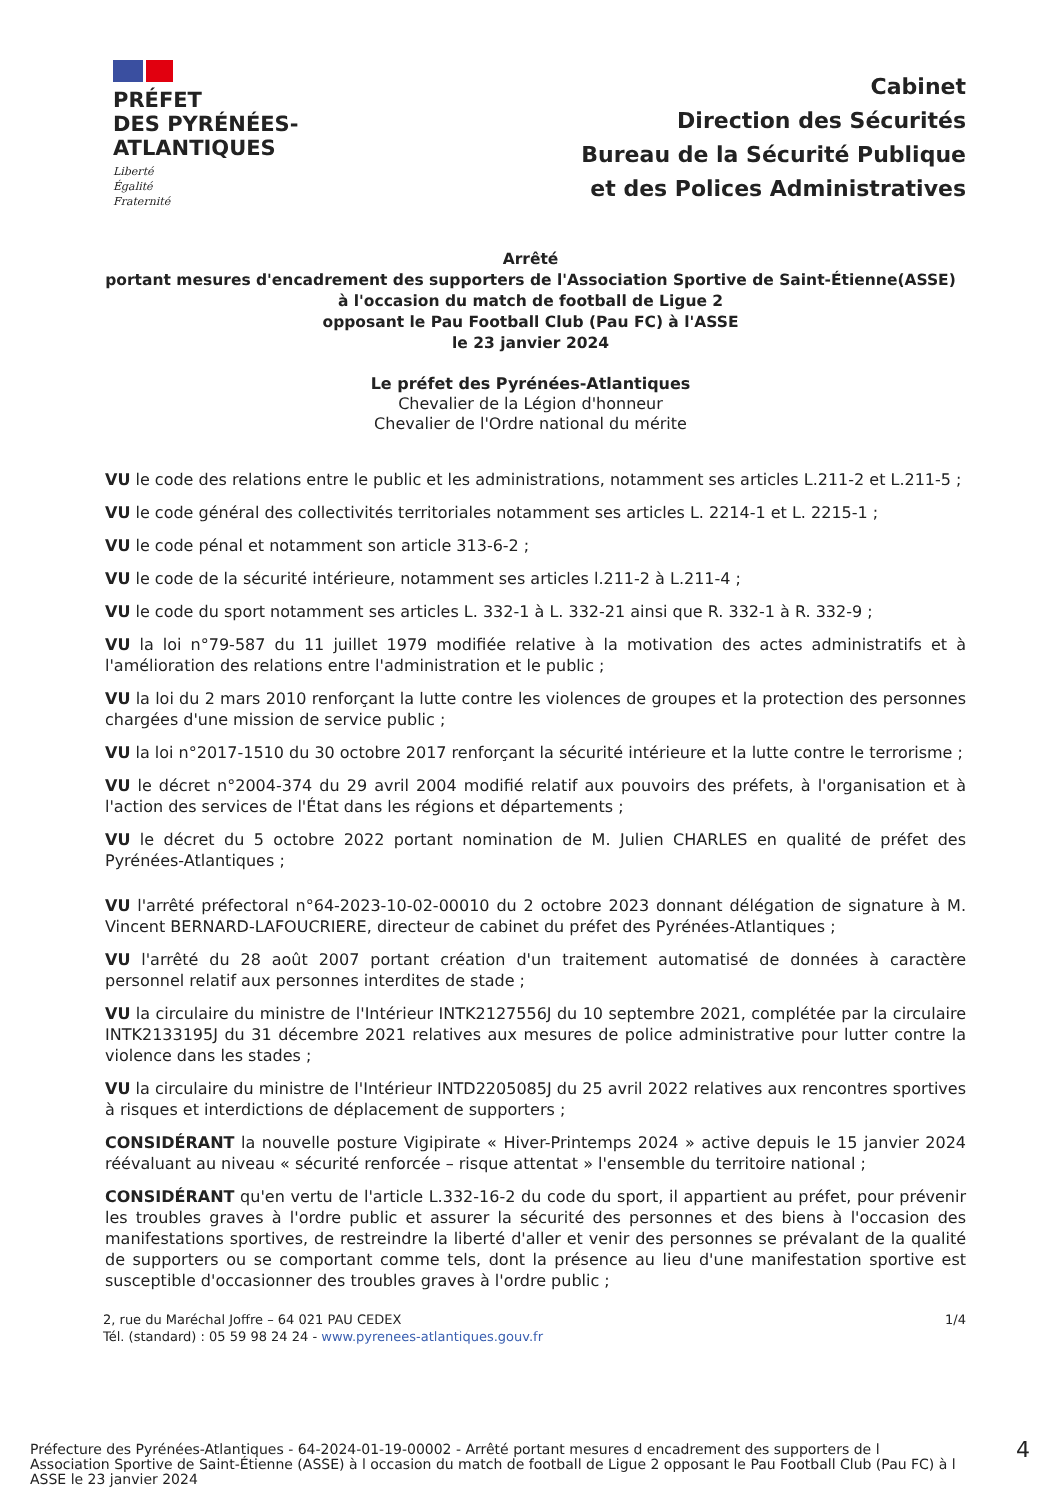PRÉFET
DES PYRÉNÉES-
ATLANTIQUES
Liberté
Égalité
Fraternité
Cabinet
Direction des Sécurités
Bureau de la Sécurité Publique
et des Polices Administratives
Arrêté
portant mesures d'encadrement des supporters de l'Association Sportive de Saint-Étienne(ASSE)
à l'occasion du match de football de Ligue 2
opposant le Pau Football Club (Pau FC) à l'ASSE
le 23 janvier 2024
Le préfet des Pyrénées-Atlantiques
Chevalier de la Légion d'honneur
Chevalier de l'Ordre national du mérite
VU le code des relations entre le public et les administrations, notamment ses articles L.211-2 et L.211-5 ;
VU le code général des collectivités territoriales notamment ses articles L. 2214-1 et L. 2215-1 ;
VU le code pénal et notamment son article 313-6-2 ;
VU le code de la sécurité intérieure, notamment ses articles l.211-2 à L.211-4 ;
VU le code du sport notamment ses articles L. 332-1 à L. 332-21 ainsi que R. 332-1 à R. 332-9 ;
VU la loi n°79-587 du 11 juillet 1979 modifiée relative à la motivation des actes administratifs et à l'amélioration des relations entre l'administration et le public ;
VU la loi du 2 mars 2010 renforçant la lutte contre les violences de groupes et la protection des personnes chargées d'une mission de service public ;
VU la loi n°2017-1510 du 30 octobre 2017 renforçant la sécurité intérieure et la lutte contre le terrorisme ;
VU le décret n°2004-374 du 29 avril 2004 modifié relatif aux pouvoirs des préfets, à l'organisation et à l'action des services de l'État dans les régions et départements ;
VU le décret du 5 octobre 2022 portant nomination de M. Julien CHARLES en qualité de préfet des Pyrénées-Atlantiques ;
VU l'arrêté préfectoral n°64-2023-10-02-00010 du 2 octobre 2023 donnant délégation de signature à M. Vincent BERNARD-LAFOUCRIERE, directeur de cabinet du préfet des Pyrénées-Atlantiques ;
VU l'arrêté du 28 août 2007 portant création d'un traitement automatisé de données à caractère personnel relatif aux personnes interdites de stade ;
VU la circulaire du ministre de l'Intérieur INTK2127556J du 10 septembre 2021, complétée par la circulaire INTK2133195J du 31 décembre 2021 relatives aux mesures de police administrative pour lutter contre la violence dans les stades ;
VU la circulaire du ministre de l'Intérieur INTD2205085J du 25 avril 2022 relatives aux rencontres sportives à risques et interdictions de déplacement de supporters ;
CONSIDÉRANT la nouvelle posture Vigipirate « Hiver-Printemps 2024 » active depuis le 15 janvier 2024 réévaluant au niveau « sécurité renforcée – risque attentat » l'ensemble du territoire national ;
CONSIDÉRANT qu'en vertu de l'article L.332-16-2 du code du sport, il appartient au préfet, pour prévenir les troubles graves à l'ordre public et assurer la sécurité des personnes et des biens à l'occasion des manifestations sportives, de restreindre la liberté d'aller et venir des personnes se prévalant de la qualité de supporters ou se comportant comme tels, dont la présence au lieu d'une manifestation sportive est susceptible d'occasionner des troubles graves à l'ordre public ;
2, rue du Maréchal Joffre – 64 021 PAU CEDEX
Tél. (standard) : 05 59 98 24 24 - www.pyrenees-atlantiques.gouv.fr
1/4
Préfecture des Pyrénées-Atlantiques - 64-2024-01-19-00002 - Arrêté portant mesures d encadrement des supporters de l Association Sportive de Saint-Étienne (ASSE) à l occasion du match de football de Ligue 2 opposant le Pau Football Club (Pau FC) à l ASSE le 23 janvier 2024
4